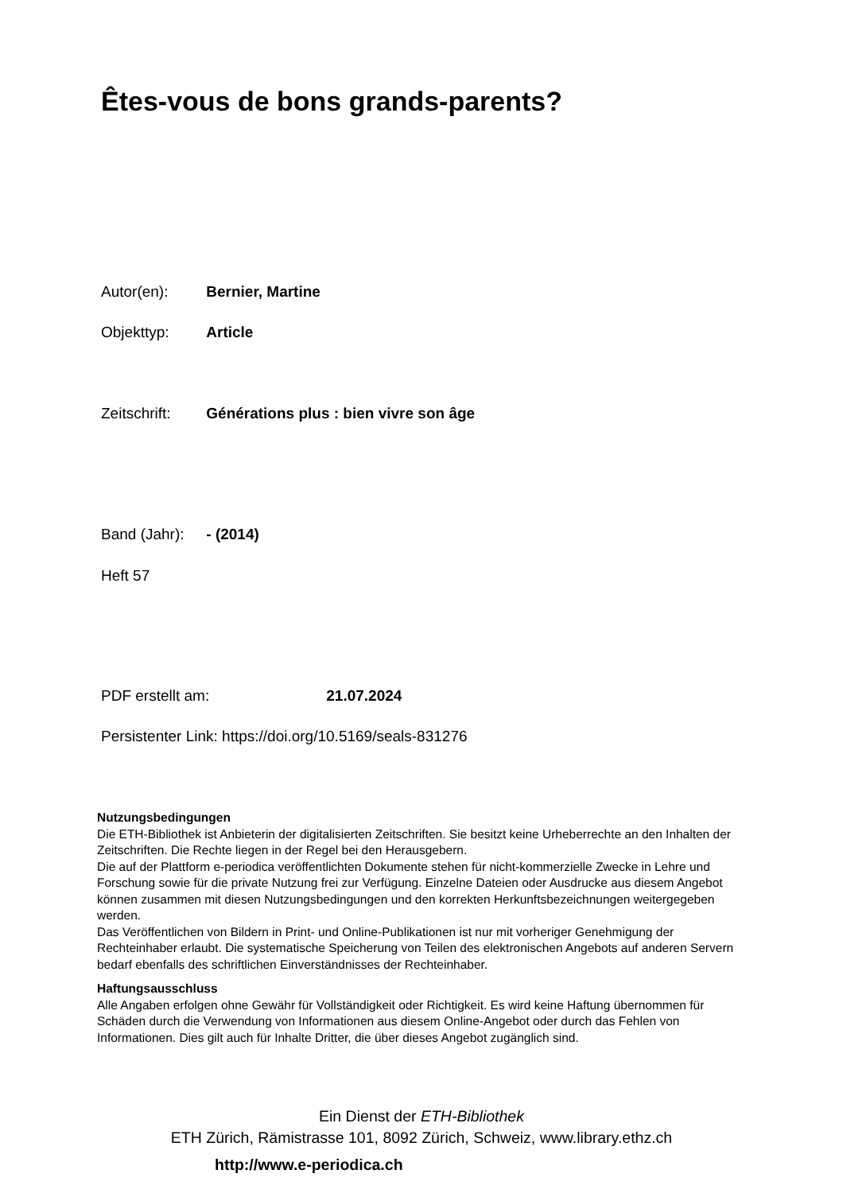Êtes-vous de bons grands-parents?
Autor(en): Bernier, Martine
Objekttyp: Article
Zeitschrift: Générations plus : bien vivre son âge
Band (Jahr): - (2014)
Heft 57
PDF erstellt am: 21.07.2024
Persistenter Link: https://doi.org/10.5169/seals-831276
Nutzungsbedingungen
Die ETH-Bibliothek ist Anbieterin der digitalisierten Zeitschriften. Sie besitzt keine Urheberrechte an den Inhalten der Zeitschriften. Die Rechte liegen in der Regel bei den Herausgebern.
Die auf der Plattform e-periodica veröffentlichten Dokumente stehen für nicht-kommerzielle Zwecke in Lehre und Forschung sowie für die private Nutzung frei zur Verfügung. Einzelne Dateien oder Ausdrucke aus diesem Angebot können zusammen mit diesen Nutzungsbedingungen und den korrekten Herkunftsbezeichnungen weitergegeben werden.
Das Veröffentlichen von Bildern in Print- und Online-Publikationen ist nur mit vorheriger Genehmigung der Rechteinhaber erlaubt. Die systematische Speicherung von Teilen des elektronischen Angebots auf anderen Servern bedarf ebenfalls des schriftlichen Einverständnisses der Rechteinhaber.
Haftungsausschluss
Alle Angaben erfolgen ohne Gewähr für Vollständigkeit oder Richtigkeit. Es wird keine Haftung übernommen für Schäden durch die Verwendung von Informationen aus diesem Online-Angebot oder durch das Fehlen von Informationen. Dies gilt auch für Inhalte Dritter, die über dieses Angebot zugänglich sind.
Ein Dienst der ETH-Bibliothek
ETH Zürich, Rämistrasse 101, 8092 Zürich, Schweiz, www.library.ethz.ch
http://www.e-periodica.ch